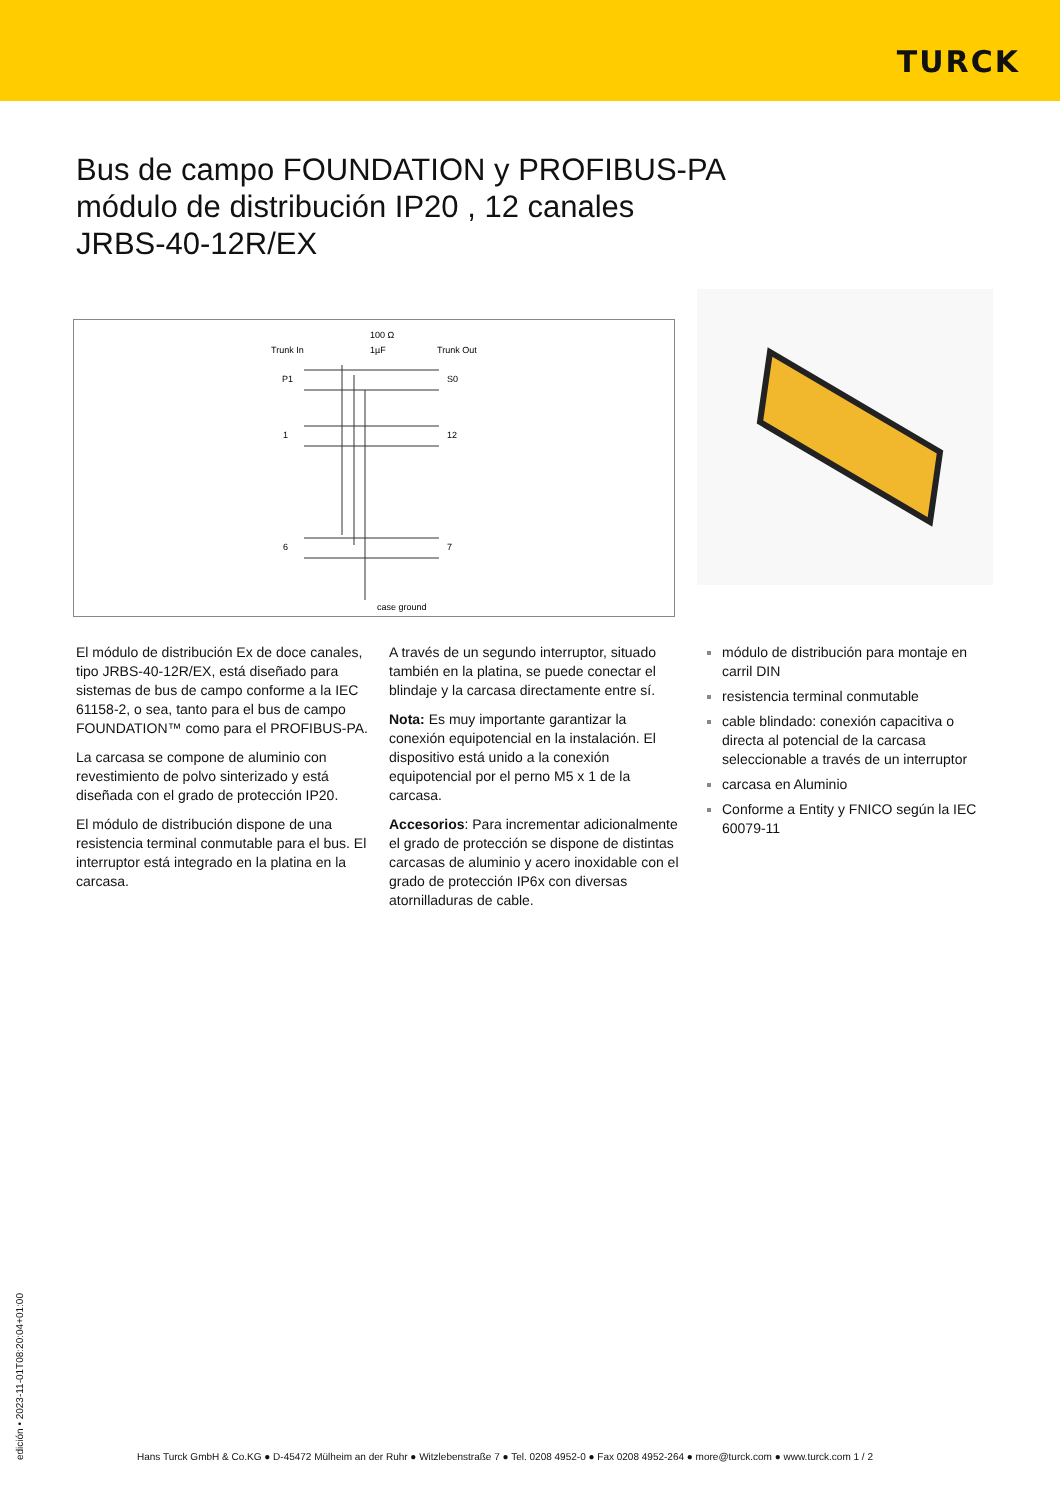TURCK
Bus de campo FOUNDATION y PROFIBUS-PA
módulo de distribución IP20 , 12 canales
JRBS-40-12R/EX
100 Ω
Trunk In
1µF
Trunk Out
P1
S0
1
12
6
7
case ground
El módulo de distribución Ex de doce canales, tipo JRBS-40-12R/EX, está diseñado para sistemas de bus de campo conforme a la IEC 61158-2, o sea, tanto para el bus de campo FOUNDATION™ como para el PROFIBUS-PA.
La carcasa se compone de aluminio con revestimiento de polvo sinterizado y está diseñada con el grado de protección IP20.
El módulo de distribución dispone de una resistencia terminal conmutable para el bus. El interruptor está integrado en la platina en la carcasa.
A través de un segundo interruptor, situado también en la platina, se puede conectar el blindaje y la carcasa directamente entre sí.
Nota: Es muy importante garantizar la conexión equipotencial en la instalación. El dispositivo está unido a la conexión equipotencial por el perno M5 x 1 de la carcasa.
Accesorios: Para incrementar adicionalmente el grado de protección se dispone de distintas carcasas de aluminio y acero inoxidable con el grado de protección IP6x con diversas atornilladuras de cable.
módulo de distribución para montaje en carril DIN
resistencia terminal conmutable
cable blindado: conexión capacitiva o directa al potencial de la carcasa seleccionable a través de un interruptor
carcasa en Aluminio
Conforme a Entity y FNICO según la IEC 60079-11
edición • 2023-11-01T08:20:04+01:00
Hans Turck GmbH & Co.KG ● D-45472 Mülheim an der Ruhr ● Witzlebenstraße 7 ● Tel. 0208 4952-0 ● Fax 0208 4952-264 ● more@turck.com ● www.turck.com 1 / 2